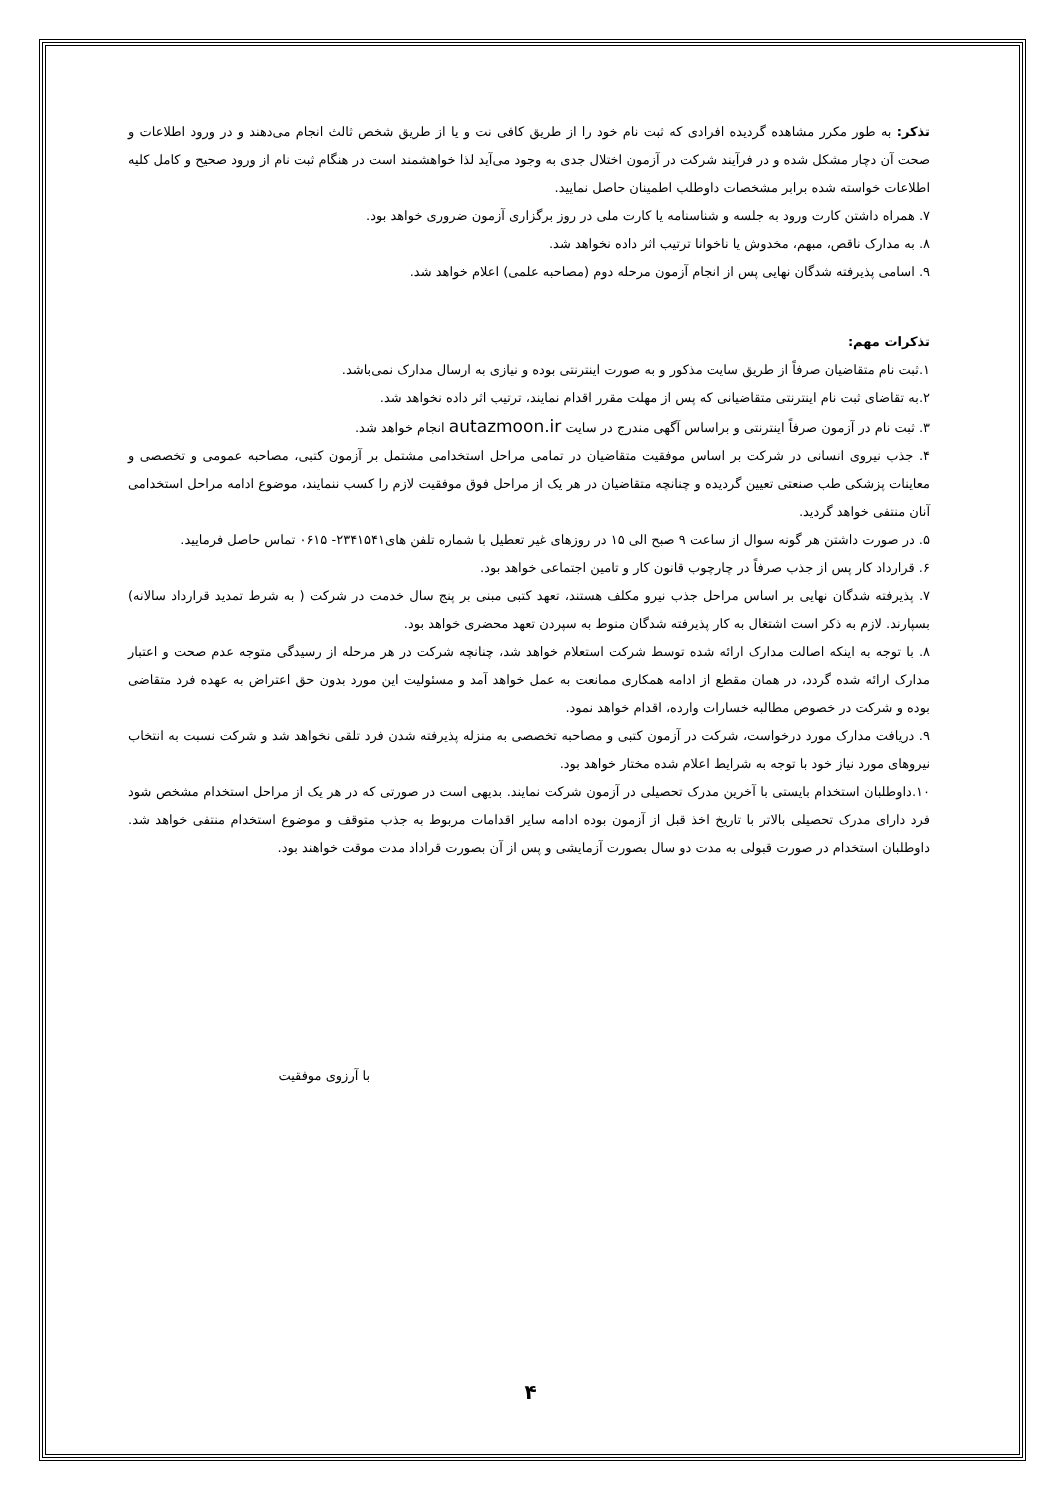تذکر: به طور مکرر مشاهده گردیده افرادی که ثبت نام خود را از طریق کافی نت و یا از طریق شخص ثالث انجام می‌دهند و در ورود اطلاعات و صحت آن دچار مشکل شده و در فرآیند شرکت در آزمون اختلال جدی به وجود می‌آید لذا خواهشمند است در هنگام ثبت نام از ورود صحیح و کامل کلیه اطلاعات خواسته شده برابر مشخصات داوطلب اطمینان حاصل نمایید.
۷. همراه داشتن کارت ورود به جلسه و شناسنامه یا کارت ملی در روز برگزاری آزمون ضروری خواهد بود.
۸. به مدارک ناقص، مبهم، مخدوش یا ناخوانا ترتیب اثر داده نخواهد شد.
۹. اسامی پذیرفته شدگان نهایی پس از انجام آزمون مرحله دوم (مصاحبه علمی) اعلام خواهد شد.
تذکرات مهم:
۱.ثبت نام متقاضیان صرفاً از طریق سایت مذکور و به صورت اینترنتی بوده و نیازی به ارسال مدارک نمی‌باشد.
۲.به تقاضای ثبت نام اینترنتی متقاضیانی که پس از مهلت مقرر اقدام نمایند، ترتیب اثر داده نخواهد شد.
۳. ثبت نام در آزمون صرفاً اینترنتی و براساس آگهی مندرج در سایت autazmoon.ir انجام خواهد شد.
۴. جذب نیروی انسانی در شرکت بر اساس موفقیت متقاضیان در تمامی مراحل استخدامی مشتمل بر آزمون کتبی، مصاحبه عمومی و تخصصی و معاینات پزشکی طب صنعتی تعیین گردیده و چنانچه متقاضیان در هر یک از مراحل فوق موفقیت لازم را کسب ننمایند، موضوع ادامه مراحل استخدامی آنان منتفی خواهد گردید.
۵. در صورت داشتن هر گونه سوال از ساعت ۹ صبح الی ۱۵ در روزهای غیر تعطیل با شماره تلفن های۲۳۴۱۵۴۱- ۰۶۱۵ تماس حاصل فرمایید.
۶. قرارداد کار پس از جذب صرفاً در چارچوب قانون کار و تامین اجتماعی خواهد بود.
۷. پذیرفته شدگان نهایی بر اساس مراحل جذب نیرو مکلف هستند، تعهد کتبی مبنی بر پنج سال خدمت در شرکت ( به شرط تمدید قرارداد سالانه) بسپارند. لازم به ذکر است اشتغال به کار پذیرفته شدگان منوط به سپردن تعهد محضری خواهد بود.
۸. با توجه به اینکه اصالت مدارک ارائه شده توسط شرکت استعلام خواهد شد، چنانچه شرکت در هر مرحله از رسیدگی متوجه عدم صحت و اعتبار مدارک ارائه شده گردد، در همان مقطع از ادامه همکاری ممانعت به عمل خواهد آمد و مسئولیت این مورد بدون حق اعتراض به عهده فرد متقاضی بوده و شرکت در خصوص مطالبه خسارات وارده، اقدام خواهد نمود.
۹. دریافت مدارک مورد درخواست، شرکت در آزمون کتبی و مصاحبه تخصصی به منزله پذیرفته شدن فرد تلقی نخواهد شد و شرکت نسبت به انتخاب نیروهای مورد نیاز خود با توجه به شرایط اعلام شده مختار خواهد بود.
۱۰.داوطلبان استخدام بایستی با آخرین مدرک تحصیلی در آزمون شرکت نمایند. بدیهی است در صورتی که در هر یک از مراحل استخدام مشخص شود فرد دارای مدرک تحصیلی بالاتر با تاریخ اخذ قبل از آزمون بوده ادامه سایر اقدامات مربوط به جذب متوقف و موضوع استخدام منتفی خواهد شد. داوطلبان استخدام در صورت قبولی به مدت دو سال بصورت آزمایشی و پس از آن بصورت قراداد مدت موقت خواهند بود.
با آرزوی موفقیت
۴